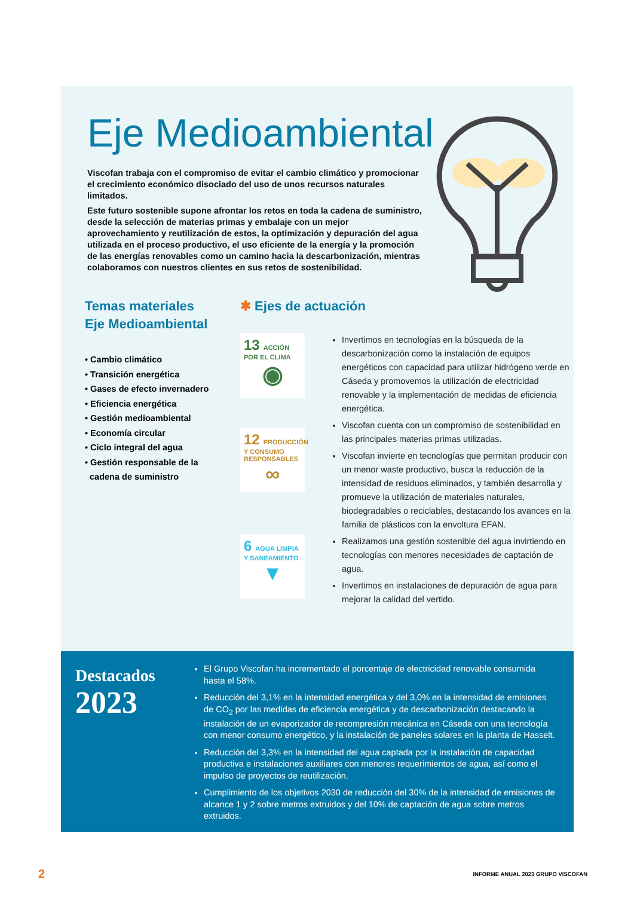Eje Medioambiental
Viscofan trabaja con el compromiso de evitar el cambio climático y promocionar el crecimiento económico disociado del uso de unos recursos naturales limitados.
Este futuro sostenible supone afrontar los retos en toda la cadena de suministro, desde la selección de materias primas y embalaje con un mejor aprovechamiento y reutilización de estos, la optimización y depuración del agua utilizada en el proceso productivo, el uso eficiente de la energía y la promoción de las energías renovables como un camino hacia la descarbonización, mientras colaboramos con nuestros clientes en sus retos de sostenibilidad.
Temas materiales
Eje Medioambiental
• Cambio climático
• Transición energética
• Gases de efecto invernadero
• Eficiencia energética
• Gestión medioambiental
• Economía circular
• Ciclo integral del agua
• Gestión responsable de la
cadena de suministro
✱ Ejes de actuación
13 ACCIÓN POR EL CLIMA
◉
12 PRODUCCIÓN Y CONSUMO RESPONSABLES
∞
6 AGUA LIMPIA Y SANEAMIENTO
▼
Invertimos en tecnologías en la búsqueda de la descarbonización como la instalación de equipos energéticos con capacidad para utilizar hidrógeno verde en Cáseda y promovemos la utilización de electricidad renovable y la implementación de medidas de eficiencia energética.
Viscofan cuenta con un compromiso de sostenibilidad en las principales materias primas utilizadas.
Viscofan invierte en tecnologías que permitan producir con un menor waste productivo, busca la reducción de la intensidad de residuos eliminados, y también desarrolla y promueve la utilización de materiales naturales, biodegradables o reciclables, destacando los avances en la familia de plásticos con la envoltura EFAN.
Realizamos una gestión sostenible del agua invirtiendo en tecnologías con menores necesidades de captación de agua.
Invertimos en instalaciones de depuración de agua para mejorar la calidad del vertido.
Destacados
2023
El Grupo Viscofan ha incrementado el porcentaje de electricidad renovable consumida hasta el 58%.
Reducción del 3,1% en la intensidad energética y del 3,0% en la intensidad de emisiones de CO<sub>2</sub> por las medidas de eficiencia energética y de descarbonización destacando la instalación de un evaporizador de recompresión mecánica en Cáseda con una tecnología con menor consumo energético, y la instalación de paneles solares en la planta de Hasselt.
Reducción del 3,3% en la intensidad del agua captada por la instalación de capacidad productiva e instalaciones auxiliares con menores requerimientos de agua, así como el impulso de proyectos de reutilización.
Cumplimiento de los objetivos 2030 de reducción del 30% de la intensidad de emisiones de alcance 1 y 2 sobre metros extruidos y del 10% de captación de agua sobre metros extruidos.
2 INFORME ANUAL 2023 GRUPO VISCOFAN